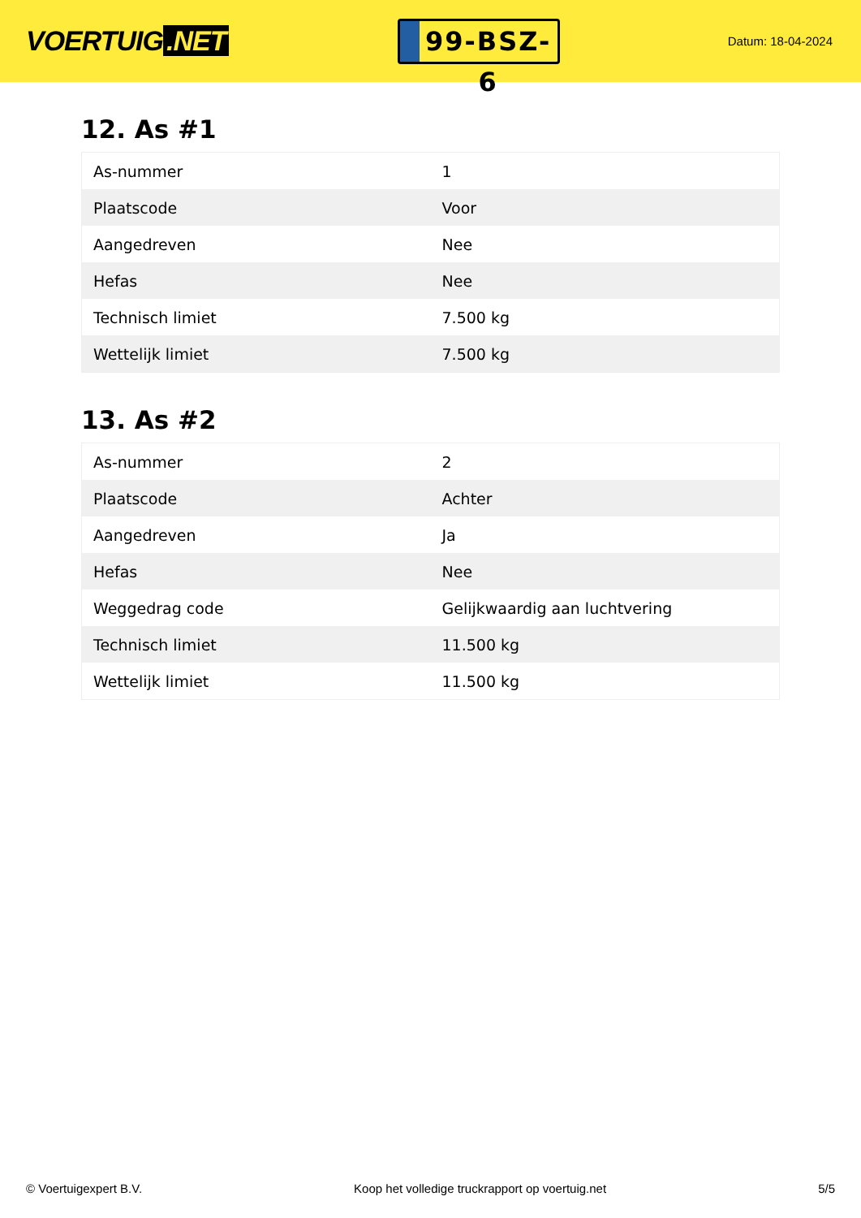VOERTUIG.NET
99-BSZ-6
Datum: 18-04-2024
12. As #1
| As-nummer | 1 |
| Plaatscode | Voor |
| Aangedreven | Nee |
| Hefas | Nee |
| Technisch limiet | 7.500 kg |
| Wettelijk limiet | 7.500 kg |
13. As #2
| As-nummer | 2 |
| Plaatscode | Achter |
| Aangedreven | Ja |
| Hefas | Nee |
| Weggedrag code | Gelijkwaardig aan luchtvering |
| Technisch limiet | 11.500 kg |
| Wettelijk limiet | 11.500 kg |
© Voertuigexpert B.V. Koop het volledige truckrapport op voertuig.net 5/5